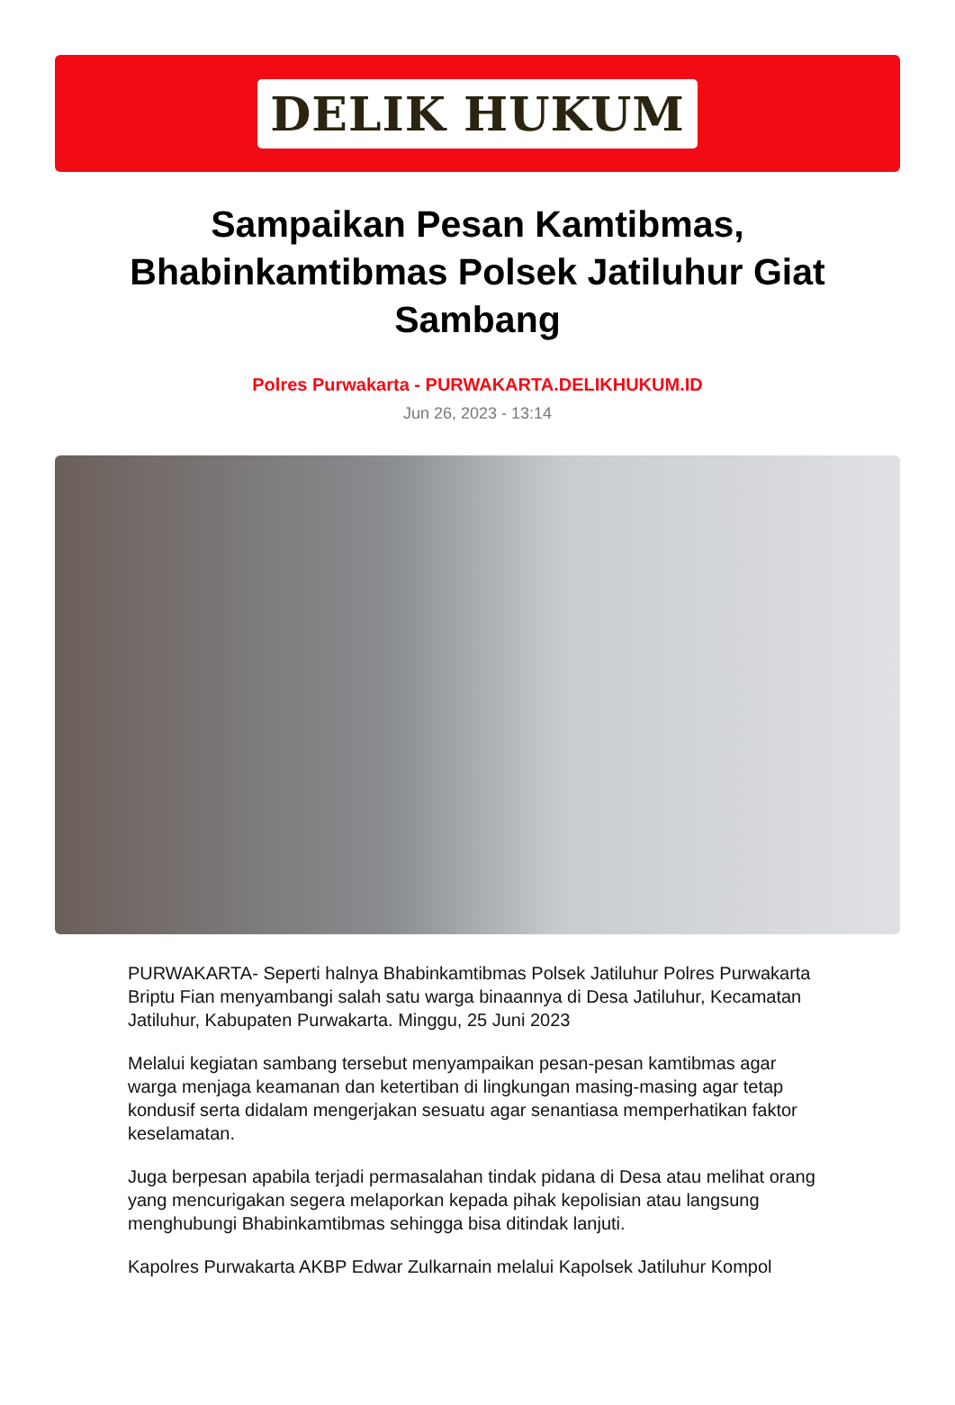DELIK HUKUM
Sampaikan Pesan Kamtibmas, Bhabinkamtibmas Polsek Jatiluhur Giat Sambang
Polres Purwakarta - PURWAKARTA.DELIKHUKUM.ID
Jun 26, 2023 - 13:14
PURWAKARTA- Seperti halnya Bhabinkamtibmas Polsek Jatiluhur Polres Purwakarta Briptu Fian menyambangi salah satu warga binaannya di Desa Jatiluhur, Kecamatan Jatiluhur, Kabupaten Purwakarta. Minggu, 25 Juni 2023
Melalui kegiatan sambang tersebut menyampaikan pesan-pesan kamtibmas agar warga menjaga keamanan dan ketertiban di lingkungan masing-masing agar tetap kondusif serta didalam mengerjakan sesuatu agar senantiasa memperhatikan faktor keselamatan.
Juga berpesan apabila terjadi permasalahan tindak pidana di Desa atau melihat orang yang mencurigakan segera melaporkan kepada pihak kepolisian atau langsung menghubungi Bhabinkamtibmas sehingga bisa ditindak lanjuti.
Kapolres Purwakarta AKBP Edwar Zulkarnain melalui Kapolsek Jatiluhur Kompol